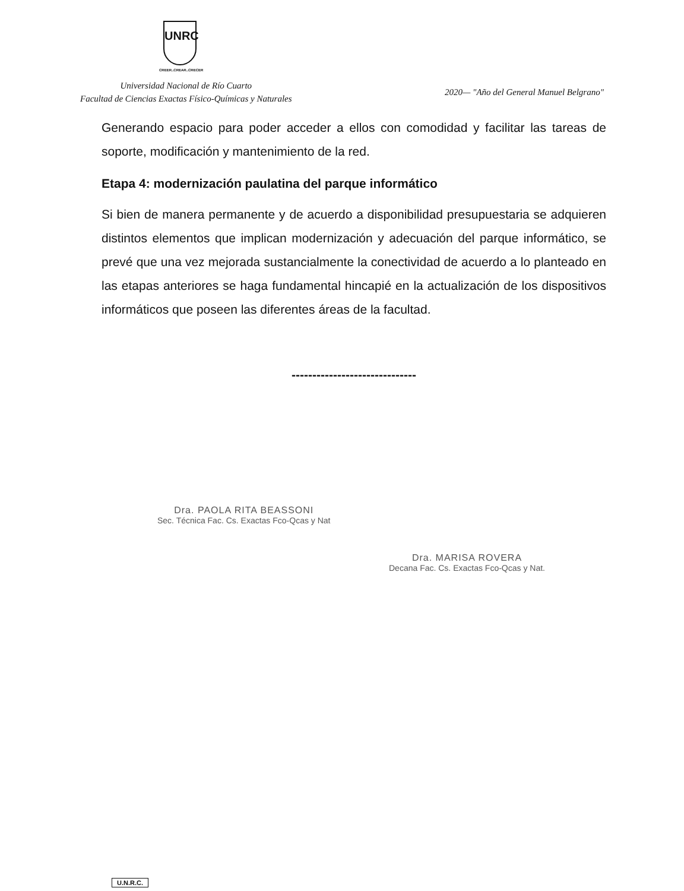UNRC
CREER..CREAR..CRECER
Universidad Nacional de Río Cuarto
Facultad de Ciencias Exactas Físico-Químicas y Naturales
2020— "Año del General Manuel Belgrano"
Generando espacio para poder acceder a ellos con comodidad y facilitar las tareas de soporte, modificación y mantenimiento de la red.
Etapa 4: modernización paulatina del parque informático
Si bien de manera permanente y de acuerdo a disponibilidad presupuestaria se adquieren distintos elementos que implican modernización y adecuación del parque informático, se prevé que una vez mejorada sustancialmente la conectividad de acuerdo a lo planteado en las etapas anteriores se haga fundamental hincapié en la actualización de los dispositivos informáticos que poseen las diferentes áreas de la facultad.
------------------------------
Dra. PAOLA RITA BEASSONI
Sec. Técnica Fac. Cs. Exactas Fco-Qcas y Nat
Dra. MARISA ROVERA
Decana Fac. Cs. Exactas Fco-Qcas y Nat.
U.N.R.C.